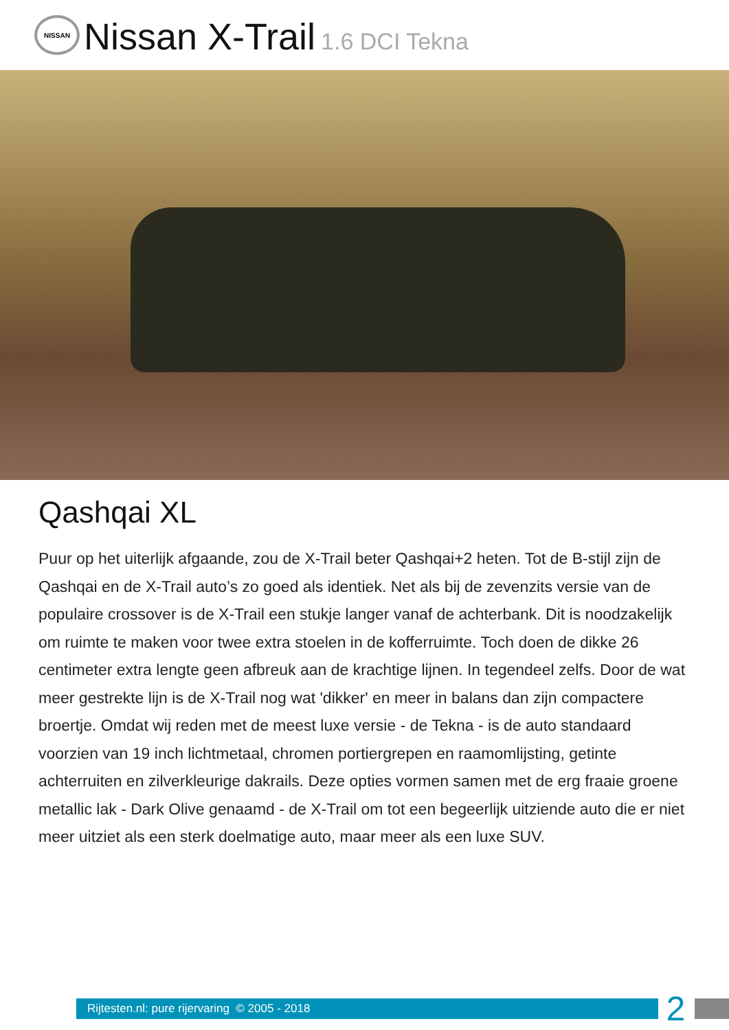NISSAN
Nissan X-Trail 1.6 DCI Tekna
Qashqai XL
Puur op het uiterlijk afgaande, zou de X-Trail beter Qashqai+2 heten. Tot de B-stijl zijn de Qashqai en de X-Trail auto’s zo goed als identiek. Net als bij de zevenzits versie van de populaire crossover is de X-Trail een stukje langer vanaf de achterbank. Dit is noodzakelijk om ruimte te maken voor twee extra stoelen in de kofferruimte. Toch doen de dikke 26 centimeter extra lengte geen afbreuk aan de krachtige lijnen. In tegendeel zelfs. Door de wat meer gestrekte lijn is de X-Trail nog wat 'dikker' en meer in balans dan zijn compactere broertje. Omdat wij reden met de meest luxe versie - de Tekna - is de auto standaard voorzien van 19 inch lichtmetaal, chromen portiergrepen en raamomlijsting, getinte achterruiten en zilverkleurige dakrails. Deze opties vormen samen met de erg fraaie groene metallic lak - Dark Olive genaamd - de X-Trail om tot een begeerlijk uitziende auto die er niet meer uitziet als een sterk doelmatige auto, maar meer als een luxe SUV.
Rijtesten.nl: pure rijervaring © 2005 - 2018
2